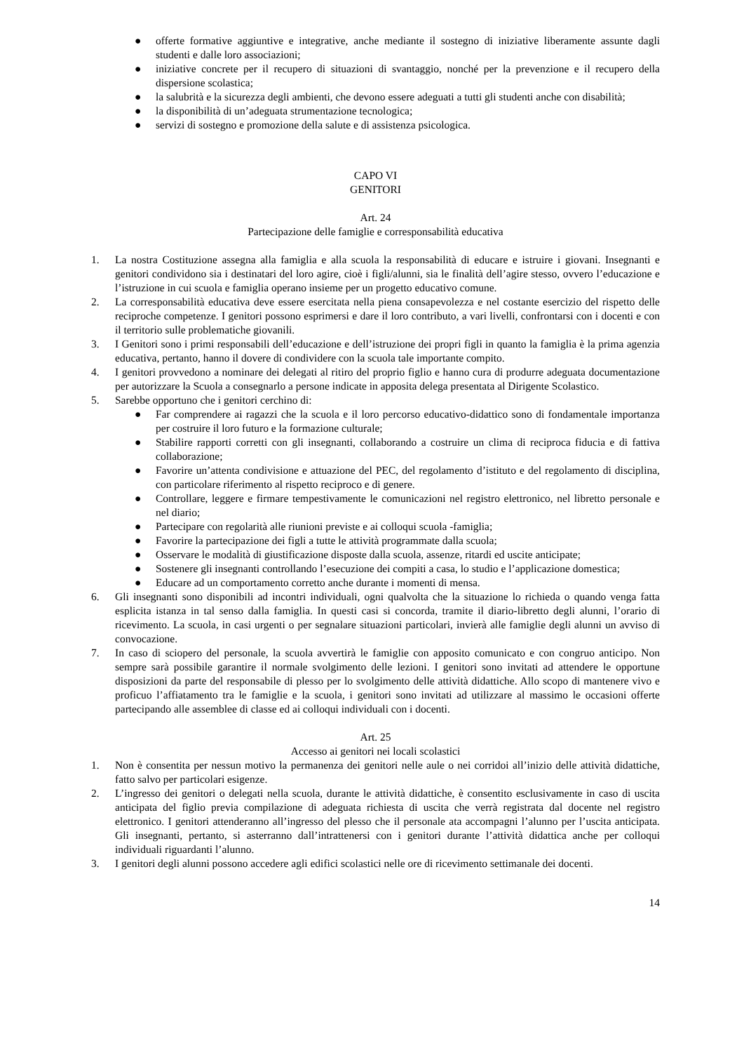● offerte formative aggiuntive e integrative, anche mediante il sostegno di iniziative liberamente assunte dagli studenti e dalle loro associazioni;
● iniziative concrete per il recupero di situazioni di svantaggio, nonché per la prevenzione e il recupero della dispersione scolastica;
● la salubrità e la sicurezza degli ambienti, che devono essere adeguati a tutti gli studenti anche con disabilità;
● la disponibilità di un’adeguata strumentazione tecnologica;
● servizi di sostegno e promozione della salute e di assistenza psicologica.
CAPO VI
GENITORI
Art. 24
Partecipazione delle famiglie e corresponsabilità educativa
1. La nostra Costituzione assegna alla famiglia e alla scuola la responsabilità di educare e istruire i giovani. Insegnanti e genitori condividono sia i destinatari del loro agire, cioè i figli/alunni, sia le finalità dell’agire stesso, ovvero l’educazione e l’istruzione in cui scuola e famiglia operano insieme per un progetto educativo comune.
2. La corresponsabilità educativa deve essere esercitata nella piena consapevolezza e nel costante esercizio del rispetto delle reciproche competenze. I genitori possono esprimersi e dare il loro contributo, a vari livelli, confrontarsi con i docenti e con il territorio sulle problematiche giovanili.
3. I Genitori sono i primi responsabili dell’educazione e dell’istruzione dei propri figli in quanto la famiglia è la prima agenzia educativa, pertanto, hanno il dovere di condividere con la scuola tale importante compito.
4. I genitori provvedono a nominare dei delegati al ritiro del proprio figlio e hanno cura di produrre adeguata documentazione per autorizzare la Scuola a consegnarlo a persone indicate in apposita delega presentata al Dirigente Scolastico.
5. Sarebbe opportuno che i genitori cerchino di:
● Far comprendere ai ragazzi che la scuola e il loro percorso educativo-didattico sono di fondamentale importanza per costruire il loro futuro e la formazione culturale;
● Stabilire rapporti corretti con gli insegnanti, collaborando a costruire un clima di reciproca fiducia e di fattiva collaborazione;
● Favorire un’attenta condivisione e attuazione del PEC, del regolamento d’istituto e del regolamento di disciplina, con particolare riferimento al rispetto reciproco e di genere.
● Controllare, leggere e firmare tempestivamente le comunicazioni nel registro elettronico, nel libretto personale e nel diario;
● Partecipare con regolarità alle riunioni previste e ai colloqui scuola -famiglia;
● Favorire la partecipazione dei figli a tutte le attività programmate dalla scuola;
● Osservare le modalità di giustificazione disposte dalla scuola, assenze, ritardi ed uscite anticipate;
● Sostenere gli insegnanti controllando l’esecuzione dei compiti a casa, lo studio e l’applicazione domestica;
● Educare ad un comportamento corretto anche durante i momenti di mensa.
6. Gli insegnanti sono disponibili ad incontri individuali, ogni qualvolta che la situazione lo richieda o quando venga fatta esplicita istanza in tal senso dalla famiglia. In questi casi si concorda, tramite il diario-libretto degli alunni, l’orario di ricevimento. La scuola, in casi urgenti o per segnalare situazioni particolari, invierà alle famiglie degli alunni un avviso di convocazione.
7. In caso di sciopero del personale, la scuola avvertirà le famiglie con apposito comunicato e con congruo anticipo. Non sempre sarà possibile garantire il normale svolgimento delle lezioni. I genitori sono invitati ad attendere le opportune disposizioni da parte del responsabile di plesso per lo svolgimento delle attività didattiche. Allo scopo di mantenere vivo e proficuo l’affiatamento tra le famiglie e la scuola, i genitori sono invitati ad utilizzare al massimo le occasioni offerte partecipando alle assemblee di classe ed ai colloqui individuali con i docenti.
Art. 25
Accesso ai genitori nei locali scolastici
1. Non è consentita per nessun motivo la permanenza dei genitori nelle aule o nei corridoi all’inizio delle attività didattiche, fatto salvo per particolari esigenze.
2. L’ingresso dei genitori o delegati nella scuola, durante le attività didattiche, è consentito esclusivamente in caso di uscita anticipata del figlio previa compilazione di adeguata richiesta di uscita che verrà registrata dal docente nel registro elettronico. I genitori attenderanno all’ingresso del plesso che il personale ata accompagni l’alunno per l’uscita anticipata. Gli insegnanti, pertanto, si asterranno dall’intrattenersi con i genitori durante l’attività didattica anche per colloqui individuali riguardanti l’alunno.
3. I genitori degli alunni possono accedere agli edifici scolastici nelle ore di ricevimento settimanale dei docenti.
14